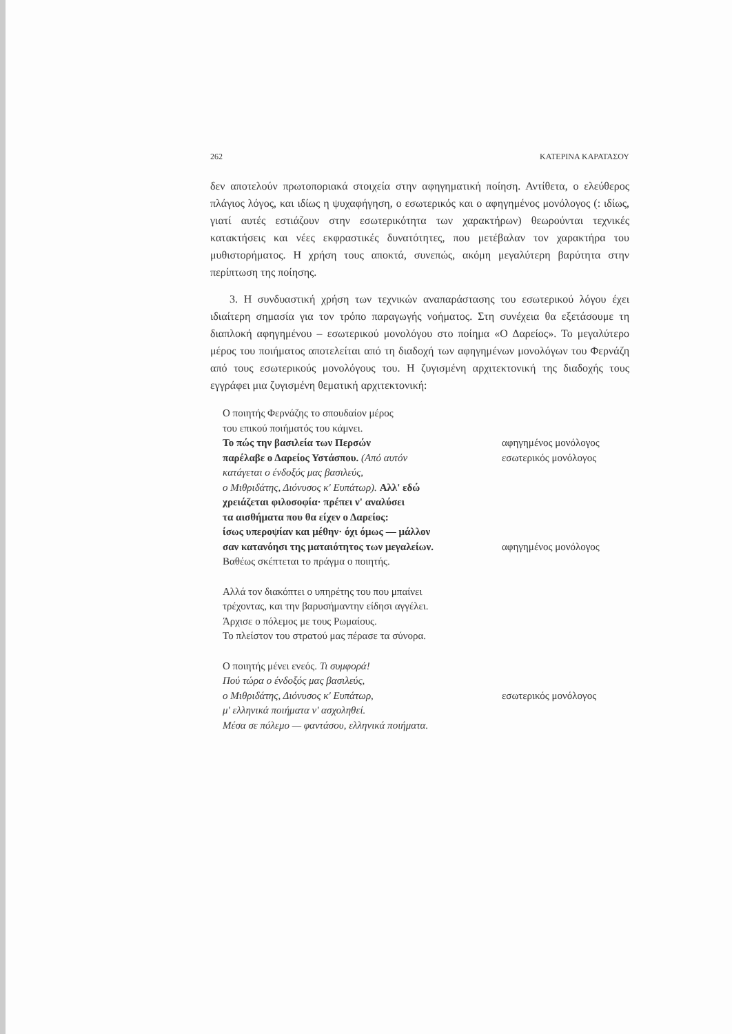262 ΚΑΤΕΡΙΝΑ ΚΑΡΑΤΑΣΟΥ
δεν αποτελούν πρωτοποριακά στοιχεία στην αφηγηματική ποίηση. Αντίθετα, ο ελεύθερος πλάγιος λόγος, και ιδίως η ψυχαφήγηση, ο εσωτερικός και ο αφηγημένος μονόλογος (: ιδίως, γιατί αυτές εστιάζουν στην εσωτερικότητα των χαρακτήρων) θεωρούνται τεχνικές κατακτήσεις και νέες εκφραστικές δυνατότητες, που μετέβαλαν τον χαρακτήρα του μυθιστορήματος. Η χρήση τους αποκτά, συνεπώς, ακόμη μεγαλύτερη βαρύτητα στην περίπτωση της ποίησης.
3. Η συνδυαστική χρήση των τεχνικών αναπαράστασης του εσωτερικού λόγου έχει ιδιαίτερη σημασία για τον τρόπο παραγωγής νοήματος. Στη συνέχεια θα εξετάσουμε τη διαπλοκή αφηγημένου – εσωτερικού μονολόγου στο ποίημα «Ο Δαρείος». Το μεγαλύτερο μέρος του ποιήματος αποτελείται από τη διαδοχή των αφηγημένων μονολόγων του Φερνάζη από τους εσωτερικούς μονολόγους του. Η ζυγισμένη αρχιτεκτονική της διαδοχής τους εγγράφει μια ζυγισμένη θεματική αρχιτεκτονική:
Ο ποιητής Φερνάζης το σπουδαίον μέρος
του επικού ποιήματός του κάμνει.
Το πώς την βασιλεία των Περσών αφηγημένος μονόλογος
παρέλαβε ο Δαρείος Υστάσπου. (Από αυτόν εσωτερικός μονόλογος
κατάγεται ο ένδοξός μας βασιλεύς,
ο Μιθριδάτης, Διόνυσος κ' Ευπάτωρ). Αλλ' εδώ
χρειάζεται φιλοσοφία· πρέπει ν' αναλύσει
τα αισθήματα που θα είχεν ο Δαρείος:
ίσως υπεροψίαν και μέθην· όχι όμως — μάλλον
σαν κατανόησι της ματαιότητος των μεγαλείων. αφηγημένος μονόλογος
Βαθέως σκέπτεται το πράγμα ο ποιητής.
Αλλά τον διακόπτει ο υπηρέτης του που μπαίνει
τρέχοντας, και την βαρυσήμαντην είδησι αγγέλει.
Άρχισε ο πόλεμος με τους Ρωμαίους.
Το πλείστον του στρατού μας πέρασε τα σύνορα.
Ο ποιητής μένει ενεός. Τι συμφορά!
Πού τώρα ο ένδοξός μας βασιλεύς,
ο Μιθριδάτης, Διόνυσος κ' Ευπάτωρ, εσωτερικός μονόλογος
μ' ελληνικά ποιήματα ν' ασχοληθεί.
Μέσα σε πόλεμο — φαντάσου, ελληνικά ποιήματα.